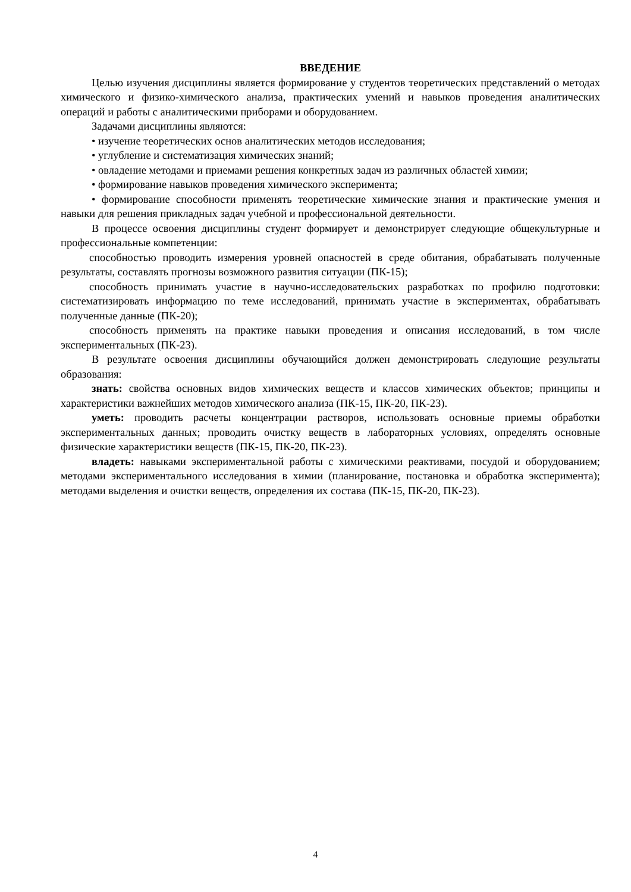ВВЕДЕНИЕ
Целью изучения дисциплины является формирование у студентов теоретических представлений о методах химического и физико-химического анализа, практических умений и навыков проведения аналитических операций и работы с аналитическими приборами и оборудованием.
Задачами дисциплины являются:
• изучение теоретических основ аналитических методов исследования;
• углубление и систематизация химических знаний;
• овладение методами и приемами решения конкретных задач из различных областей химии;
• формирование навыков проведения химического эксперимента;
• формирование способности применять теоретические химические знания и практические умения и навыки для решения прикладных задач учебной и профессиональной деятельности.
В процессе освоения дисциплины студент формирует и демонстрирует следующие общекультурные и профессиональные компетенции:
способностью проводить измерения уровней опасностей в среде обитания, обрабатывать полученные результаты, составлять прогнозы возможного развития ситуации (ПК-15);
способность принимать участие в научно-исследовательских разработках по профилю подготовки: систематизировать информацию по теме исследований, принимать участие в экспериментах, обрабатывать полученные данные (ПК-20);
способность применять на практике навыки проведения и описания исследований, в том числе экспериментальных (ПК-23).
В результате освоения дисциплины обучающийся должен демонстрировать следующие результаты образования:
знать: свойства основных видов химических веществ и классов химических объектов; принципы и характеристики важнейших методов химического анализа (ПК-15, ПК-20, ПК-23).
уметь: проводить расчеты концентрации растворов, использовать основные приемы обработки экспериментальных данных; проводить очистку веществ в лабораторных условиях, определять основные физические характеристики веществ (ПК-15, ПК-20, ПК-23).
владеть: навыками экспериментальной работы с химическими реактивами, посудой и оборудованием; методами экспериментального исследования в химии (планирование, постановка и обработка эксперимента); методами выделения и очистки веществ, определения их состава (ПК-15, ПК-20, ПК-23).
4